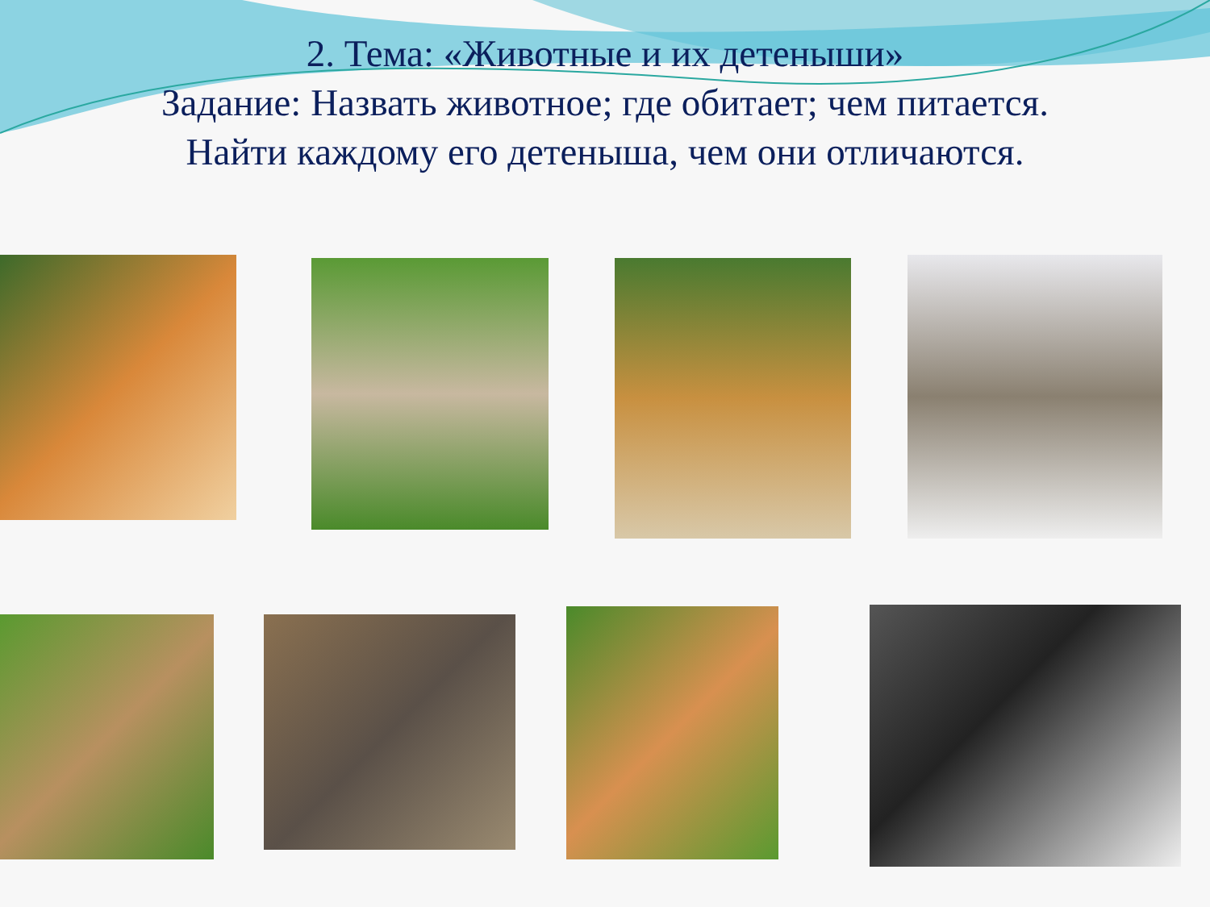2. Тема: «Животные и их детеныши»
Задание: Назвать животное; где обитает; чем питается.
Найти каждому его детеныша, чем они отличаются.